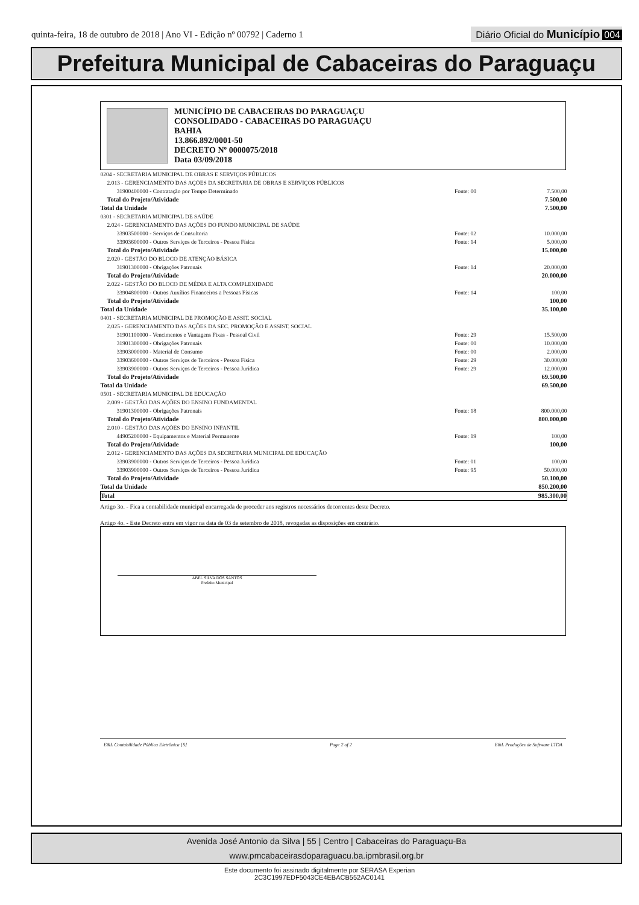quinta-feira, 18 de outubro de 2018 | Ano VI - Edição nº 00792 | Caderno 1 Diário Oficial do Município 004
Prefeitura Municipal de Cabaceiras do Paraguaçu
MUNICÍPIO DE CABACEIRAS DO PARAGUAÇU
CONSOLIDADO - CABACEIRAS DO PARAGUAÇU
BAHIA
13.866.892/0001-50
DECRETO Nº 0000075/2018
Data 03/09/2018
| 0204 - SECRETARIA MUNICIPAL DE OBRAS E SERVIÇOS PÚBLICOS | | |
| 2.013 - GERENCIAMENTO DAS AÇÕES DA SECRETARIA DE OBRAS E SERVIÇOS PÚBLICOS | | |
| 31900400000 - Contratação por Tempo Determinado | Fonte: 00 | 7.500,00 |
| Total do Projeto/Atividade | | 7.500,00 |
| Total da Unidade | | 7.500,00 |
| 0301 - SECRETARIA MUNICIPAL DE SAÚDE | | |
| 2.024 - GERENCIAMENTO DAS AÇÕES DO FUNDO MUNICIPAL DE SAÚDE | | |
| 33903500000 - Serviços de Consultoria | Fonte: 02 | 10.000,00 |
| 33903600000 - Outros Serviços de Terceiros - Pessoa Física | Fonte: 14 | 5.000,00 |
| Total do Projeto/Atividade | | 15.000,00 |
| 2.020 - GESTÃO DO BLOCO DE ATENÇÃO BÁSICA | | |
| 31901300000 - Obrigações Patronais | Fonte: 14 | 20.000,00 |
| Total do Projeto/Atividade | | 20.000,00 |
| 2.022 - GESTÃO DO BLOCO DE MÉDIA E ALTA COMPLEXIDADE | | |
| 33904800000 - Outros Auxílios Financeiros a Pessoas Físicas | Fonte: 14 | 100,00 |
| Total do Projeto/Atividade | | 100,00 |
| Total da Unidade | | 35.100,00 |
| 0401 - SECRETARIA MUNICIPAL DE PROMOÇÃO E ASSIT. SOCIAL | | |
| 2.025 - GERENCIAMENTO DAS AÇÕES DA SEC. PROMOÇÃO E ASSIST. SOCIAL | | |
| 31901100000 - Vencimentos e Vantagens Fixas - Pessoal Civil | Fonte: 29 | 15.500,00 |
| 31901300000 - Obrigações Patronais | Fonte: 00 | 10.000,00 |
| 33903000000 - Material de Consumo | Fonte: 00 | 2.000,00 |
| 33903600000 - Outros Serviços de Terceiros - Pessoa Física | Fonte: 29 | 30.000,00 |
| 33903900000 - Outros Serviços de Terceiros - Pessoa Jurídica | Fonte: 29 | 12.000,00 |
| Total do Projeto/Atividade | | 69.500,00 |
| Total da Unidade | | 69.500,00 |
| 0501 - SECRETARIA MUNICIPAL DE EDUCAÇÃO | | |
| 2.009 - GESTÃO DAS AÇÕES DO ENSINO FUNDAMENTAL | | |
| 31901300000 - Obrigações Patronais | Fonte: 18 | 800.000,00 |
| Total do Projeto/Atividade | | 800.000,00 |
| 2.010 - GESTÃO DAS AÇÕES DO ENSINO INFANTIL | | |
| 44905200000 - Equipamentos e Material Permanente | Fonte: 19 | 100,00 |
| Total do Projeto/Atividade | | 100,00 |
| 2.012 - GERENCIAMENTO DAS AÇÕES DA SECRETARIA MUNICIPAL DE EDUCAÇÃO | | |
| 33903900000 - Outros Serviços de Terceiros - Pessoa Jurídica | Fonte: 01 | 100,00 |
| 33903900000 - Outros Serviços de Terceiros - Pessoa Jurídica | Fonte: 95 | 50.000,00 |
| Total do Projeto/Atividade | | 50.100,00 |
| Total da Unidade | | 850.200,00 |
| Total | | 985.300,00 |
Artigo 3o. - Fica a contabilidade municipal encarregada de proceder aos registros necessários decorrentes deste Decreto.
Artigo 4o. - Este Decreto entra em vigor na data de 03 de setembro de 2018, revogadas as disposições em contrário.
ABEL SILVA DOS SANTOS
Prefeito Municipal
E&L Contabilidade Pública Eletrônica [S] Page 2 of 2 E&L Produções de Software LTDA
Avenida José Antonio da Silva | 55 | Centro | Cabaceiras do Paraguaçu-Ba
www.pmcabaceirasdoparaguacu.ba.ipmbrasil.org.br
Este documento foi assinado digitalmente por SERASA Experian
2C3C1997EDF5043CE4EBACB552AC0141